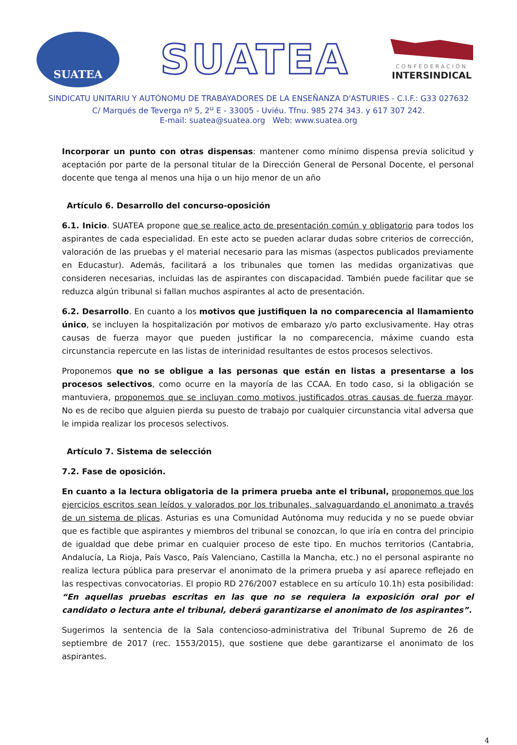SUATEA
SUATEA
CONFEDERACIÓN
INTERSINDICAL
SINDICATU UNITARIU Y AUTÓNOMU DE TRABAYADORES DE LA ENSEÑANZA D'ASTURIES - C.I.F.: G33 027632
C/ Marqués de Teverga nº 5, 2<sup>u</sup> E - 33005 - Uviéu. Tfnu. 985 274 343. y 617 307 242.
E-mail: suatea@suatea.org Web: www.suatea.org
Incorporar un punto con otras dispensas: mantener como mínimo dispensa previa solicitud y aceptación por parte de la personal titular de la Dirección General de Personal Docente, el personal docente que tenga al menos una hija o un hijo menor de un año
Artículo 6. Desarrollo del concurso-oposición
6.1. Inicio. SUATEA propone que se realice acto de presentación común y obligatorio para todos los aspirantes de cada especialidad. En este acto se pueden aclarar dudas sobre criterios de corrección, valoración de las pruebas y el material necesario para las mismas (aspectos publicados previamente en Educastur). Además, facilitará a los tribunales que tomen las medidas organizativas que consideren necesarias, incluidas las de aspirantes con discapacidad. También puede facilitar que se reduzca algún tribunal si fallan muchos aspirantes al acto de presentación.
6.2. Desarrollo. En cuanto a los motivos que justifiquen la no comparecencia al llamamiento único, se incluyen la hospitalización por motivos de embarazo y/o parto exclusivamente. Hay otras causas de fuerza mayor que pueden justificar la no comparecencia, máxime cuando esta circunstancia repercute en las listas de interinidad resultantes de estos procesos selectivos.
Proponemos que no se obligue a las personas que están en listas a presentarse a los procesos selectivos, como ocurre en la mayoría de las CCAA. En todo caso, si la obligación se mantuviera, proponemos que se incluyan como motivos justificados otras causas de fuerza mayor. No es de recibo que alguien pierda su puesto de trabajo por cualquier circunstancia vital adversa que le impida realizar los procesos selectivos.
Artículo 7. Sistema de selección
7.2. Fase de oposición.
En cuanto a la lectura obligatoria de la primera prueba ante el tribunal, proponemos que los ejercicios escritos sean leídos y valorados por los tribunales, salvaguardando el anonimato a través de un sistema de plicas. Asturias es una Comunidad Autónoma muy reducida y no se puede obviar que es factible que aspirantes y miembros del tribunal se conozcan, lo que iría en contra del principio de igualdad que debe primar en cualquier proceso de este tipo. En muchos territorios (Cantabria, Andalucía, La Rioja, País Vasco, País Valenciano, Castilla la Mancha, etc.) no el personal aspirante no realiza lectura pública para preservar el anonimato de la primera prueba y así aparece reflejado en las respectivas convocatorias. El propio RD 276/2007 establece en su artículo 10.1h) esta posibilidad: “En aquellas pruebas escritas en las que no se requiera la exposición oral por el candidato o lectura ante el tribunal, deberá garantizarse el anonimato de los aspirantes”.
Sugerimos la sentencia de la Sala contencioso-administrativa del Tribunal Supremo de 26 de septiembre de 2017 (rec. 1553/2015), que sostiene que debe garantizarse el anonimato de los aspirantes.
4